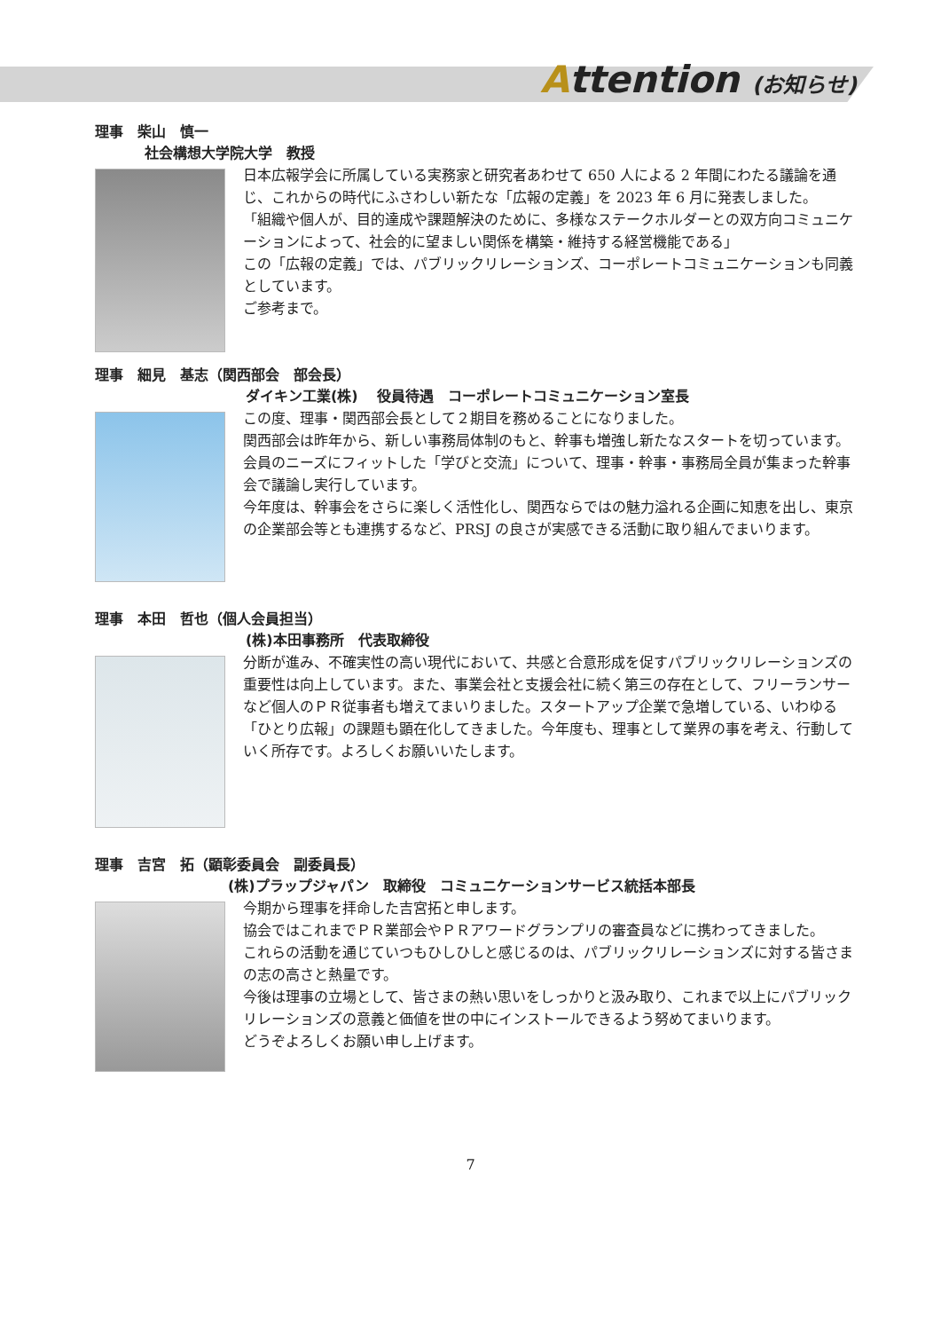Attention (お知らせ)
理事　柴山　慎一
社会構想大学院大学　教授
日本広報学会に所属している実務家と研究者あわせて 650 人による 2 年間にわたる議論を通じ、これからの時代にふさわしい新たな「広報の定義」を 2023 年 6 月に発表しました。
「組織や個人が、目的達成や課題解決のために、多様なステークホルダーとの双方向コミュニケーションによって、社会的に望ましい関係を構築・維持する経営機能である」
この「広報の定義」では、パブリックリレーションズ、コーポレートコミュニケーションも同義としています。
ご参考まで。
理事　細見　基志（関西部会　部会長）
ダイキン工業(株)　 役員待遇　コーポレートコミュニケーション室長
この度、理事・関西部会長として２期目を務めることになりました。
関西部会は昨年から、新しい事務局体制のもと、幹事も増強し新たなスタートを切っています。会員のニーズにフィットした「学びと交流」について、理事・幹事・事務局全員が集まった幹事会で議論し実行しています。
今年度は、幹事会をさらに楽しく活性化し、関西ならではの魅力溢れる企画に知恵を出し、東京の企業部会等とも連携するなど、PRSJ の良さが実感できる活動に取り組んでまいります。
理事　本田　哲也（個人会員担当）
(株)本田事務所　代表取締役
分断が進み、不確実性の高い現代において、共感と合意形成を促すパブリックリレーションズの重要性は向上しています。また、事業会社と支援会社に続く第三の存在として、フリーランサーなど個人のＰＲ従事者も増えてまいりました。スタートアップ企業で急増している、いわゆる「ひとり広報」の課題も顕在化してきました。今年度も、理事として業界の事を考え、行動していく所存です。よろしくお願いいたします。
理事　吉宮　拓（顕彰委員会　副委員長）
(株)プラップジャパン　取締役　コミュニケーションサービス統括本部長
今期から理事を拝命した吉宮拓と申します。
協会ではこれまでＰＲ業部会やＰＲアワードグランプリの審査員などに携わってきました。
これらの活動を通じていつもひしひしと感じるのは、パブリックリレーションズに対する皆さまの志の高さと熱量です。
今後は理事の立場として、皆さまの熱い思いをしっかりと汲み取り、これまで以上にパブリックリレーションズの意義と価値を世の中にインストールできるよう努めてまいります。
どうぞよろしくお願い申し上げます。
7